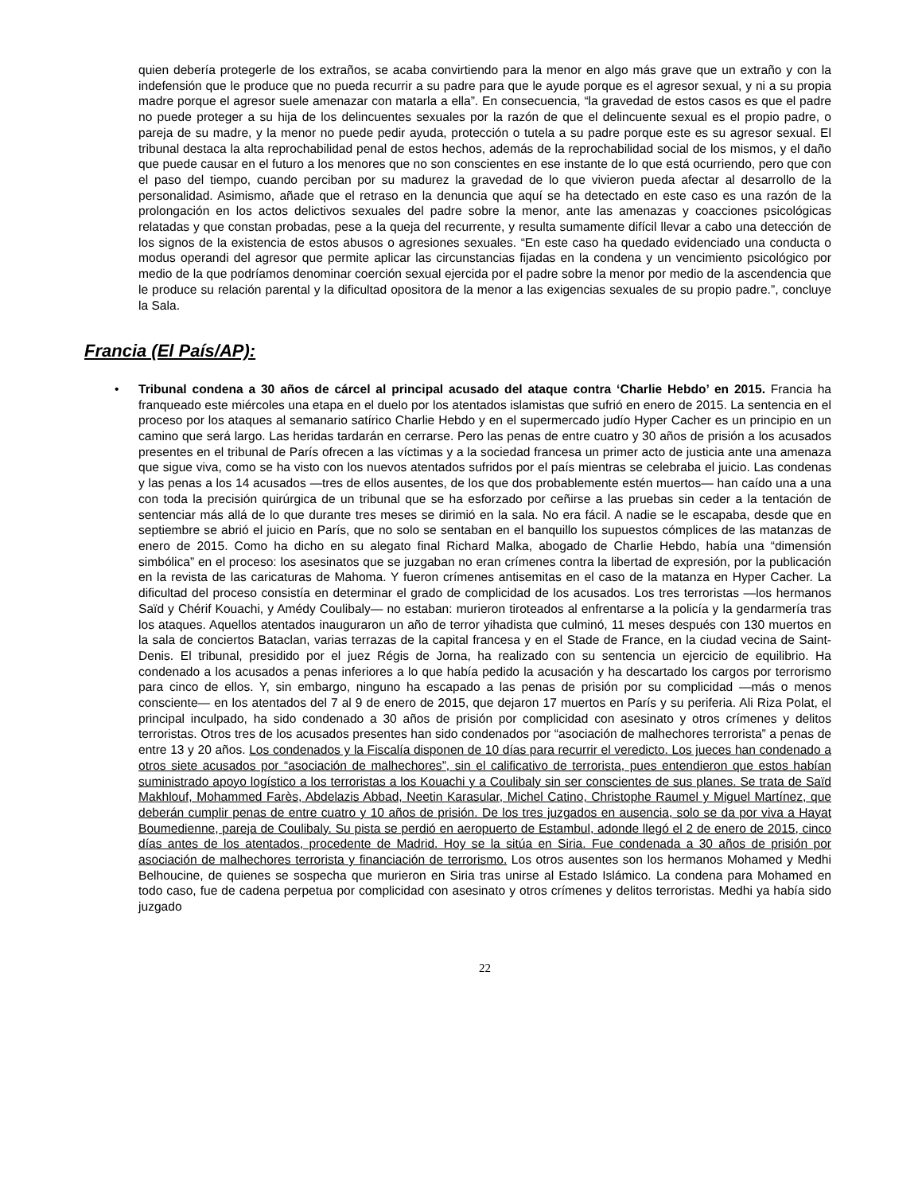quien debería protegerle de los extraños, se acaba convirtiendo para la menor en algo más grave que un extraño y con la indefensión que le produce que no pueda recurrir a su padre para que le ayude porque es el agresor sexual, y ni a su propia madre porque el agresor suele amenazar con matarla a ella”. En consecuencia, “la gravedad de estos casos es que el padre no puede proteger a su hija de los delincuentes sexuales por la razón de que el delincuente sexual es el propio padre, o pareja de su madre, y la menor no puede pedir ayuda, protección o tutela a su padre porque este es su agresor sexual. El tribunal destaca la alta reprochabilidad penal de estos hechos, además de la reprochabilidad social de los mismos, y el daño que puede causar en el futuro a los menores que no son conscientes en ese instante de lo que está ocurriendo, pero que con el paso del tiempo, cuando perciban por su madurez la gravedad de lo que vivieron pueda afectar al desarrollo de la personalidad. Asimismo, añade que el retraso en la denuncia que aquí se ha detectado en este caso es una razón de la prolongación en los actos delictivos sexuales del padre sobre la menor, ante las amenazas y coacciones psicológicas relatadas y que constan probadas, pese a la queja del recurrente, y resulta sumamente difícil llevar a cabo una detección de los signos de la existencia de estos abusos o agresiones sexuales. “En este caso ha quedado evidenciado una conducta o modus operandi del agresor que permite aplicar las circunstancias fijadas en la condena y un vencimiento psicológico por medio de la que podríamos denominar coerción sexual ejercida por el padre sobre la menor por medio de la ascendencia que le produce su relación parental y la dificultad opositora de la menor a las exigencias sexuales de su propio padre.”, concluye la Sala.
Francia (El País/AP):
• Tribunal condena a 30 años de cárcel al principal acusado del ataque contra ‘Charlie Hebdo’ en 2015. Francia ha franqueado este miércoles una etapa en el duelo por los atentados islamistas que sufrió en enero de 2015. La sentencia en el proceso por los ataques al semanario satírico Charlie Hebdo y en el supermercado judío Hyper Cacher es un principio en un camino que será largo. Las heridas tardarán en cerrarse. Pero las penas de entre cuatro y 30 años de prisión a los acusados presentes en el tribunal de París ofrecen a las víctimas y a la sociedad francesa un primer acto de justicia ante una amenaza que sigue viva, como se ha visto con los nuevos atentados sufridos por el país mientras se celebraba el juicio. Las condenas y las penas a los 14 acusados —tres de ellos ausentes, de los que dos probablemente estén muertos— han caído una a una con toda la precisión quirúrgica de un tribunal que se ha esforzado por ceñirse a las pruebas sin ceder a la tentación de sentenciar más allá de lo que durante tres meses se dirimió en la sala. No era fácil. A nadie se le escapaba, desde que en septiembre se abrió el juicio en París, que no solo se sentaban en el banquillo los supuestos cómplices de las matanzas de enero de 2015. Como ha dicho en su alegato final Richard Malka, abogado de Charlie Hebdo, había una “dimensión simbólica” en el proceso: los asesinatos que se juzgaban no eran crímenes contra la libertad de expresión, por la publicación en la revista de las caricaturas de Mahoma. Y fueron crímenes antisemitas en el caso de la matanza en Hyper Cacher. La dificultad del proceso consistía en determinar el grado de complicidad de los acusados. Los tres terroristas —los hermanos Saïd y Chérif Kouachi, y Amédy Coulibaly— no estaban: murieron tiroteados al enfrentarse a la policía y la gendarmería tras los ataques. Aquellos atentados inauguraron un año de terror yihadista que culminó, 11 meses después con 130 muertos en la sala de conciertos Bataclan, varias terrazas de la capital francesa y en el Stade de France, en la ciudad vecina de Saint-Denis. El tribunal, presidido por el juez Régis de Jorna, ha realizado con su sentencia un ejercicio de equilibrio. Ha condenado a los acusados a penas inferiores a lo que había pedido la acusación y ha descartado los cargos por terrorismo para cinco de ellos. Y, sin embargo, ninguno ha escapado a las penas de prisión por su complicidad —más o menos consciente— en los atentados del 7 al 9 de enero de 2015, que dejaron 17 muertos en París y su periferia. Ali Riza Polat, el principal inculpado, ha sido condenado a 30 años de prisión por complicidad con asesinato y otros crímenes y delitos terroristas. Otros tres de los acusados presentes han sido condenados por “asociación de malhechores terrorista” a penas de entre 13 y 20 años. Los condenados y la Fiscalía disponen de 10 días para recurrir el veredicto. Los jueces han condenado a otros siete acusados por “asociación de malhechores”, sin el calificativo de terrorista, pues entendieron que estos habían suministrado apoyo logístico a los terroristas a los Kouachi y a Coulibaly sin ser conscientes de sus planes. Se trata de Saïd Makhlouf, Mohammed Farès, Abdelazis Abbad, Neetin Karasular, Michel Catino, Christophe Raumel y Miguel Martínez, que deberán cumplir penas de entre cuatro y 10 años de prisión. De los tres juzgados en ausencia, solo se da por viva a Hayat Boumedienne, pareja de Coulibaly. Su pista se perdió en aeropuerto de Estambul, adonde llegó el 2 de enero de 2015, cinco días antes de los atentados, procedente de Madrid. Hoy se la sitúa en Siria. Fue condenada a 30 años de prisión por asociación de malhechores terrorista y financiación de terrorismo. Los otros ausentes son los hermanos Mohamed y Medhi Belhoucine, de quienes se sospecha que murieron en Siria tras unirse al Estado Islámico. La condena para Mohamed en todo caso, fue de cadena perpetua por complicidad con asesinato y otros crímenes y delitos terroristas. Medhi ya había sido juzgado
22